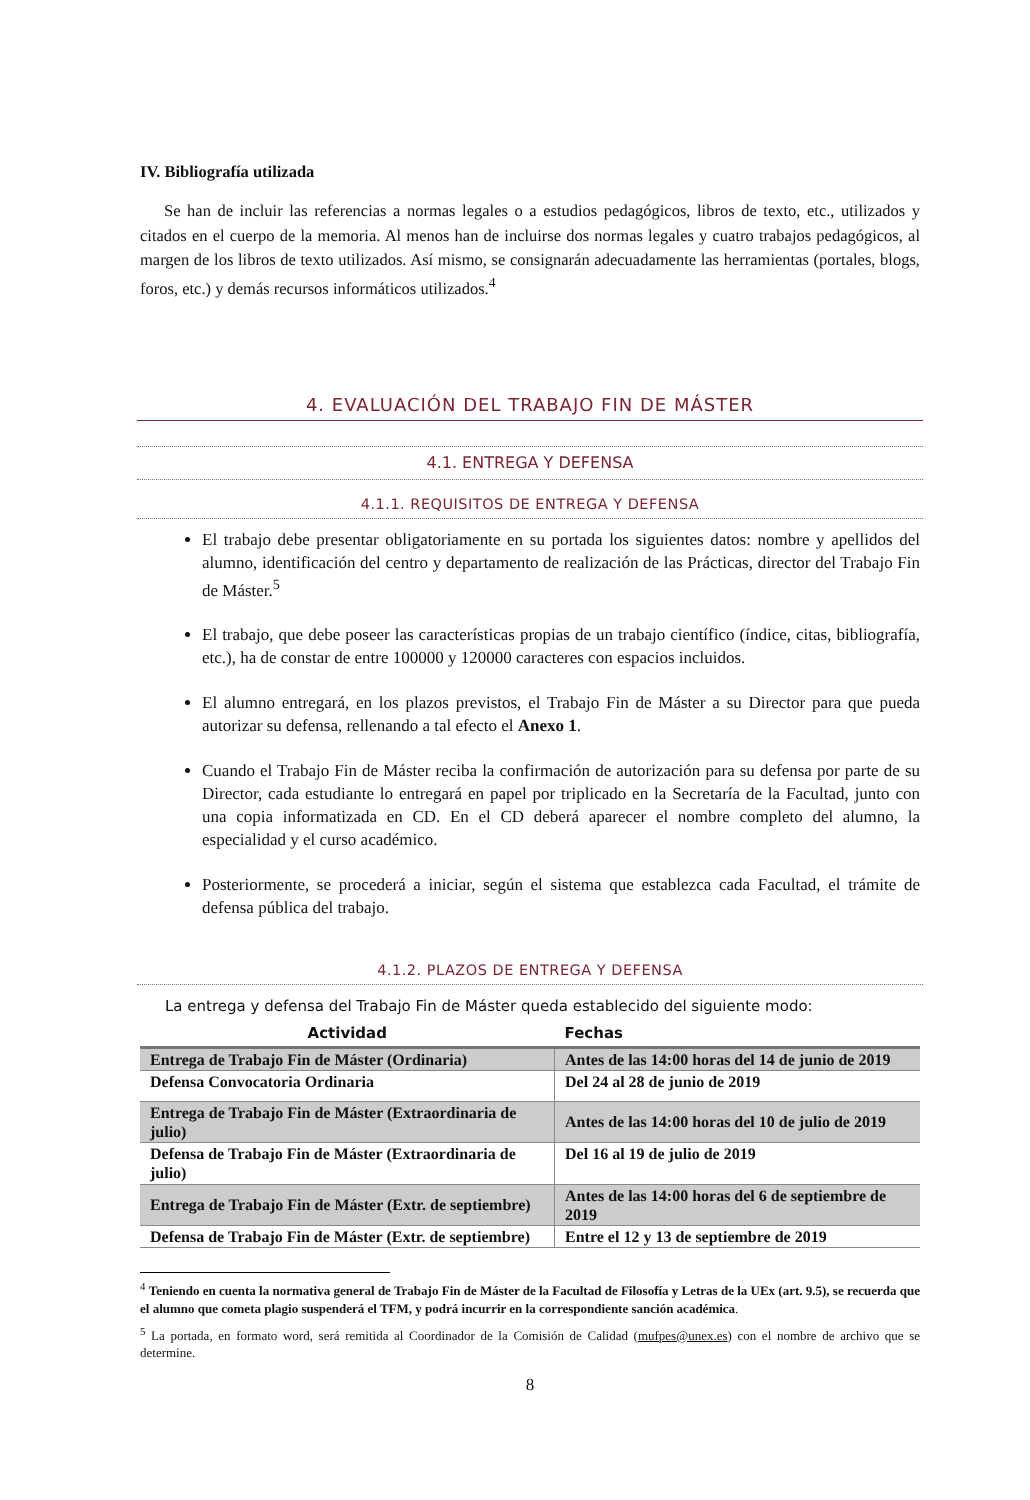IV. Bibliografía utilizada
Se han de incluir las referencias a normas legales o a estudios pedagógicos, libros de texto, etc., utilizados y citados en el cuerpo de la memoria. Al menos han de incluirse dos normas legales y cuatro trabajos pedagógicos, al margen de los libros de texto utilizados. Así mismo, se consignarán adecuadamente las herramientas (portales, blogs, foros, etc.) y demás recursos informáticos utilizados.<sup>4</sup>
4. EVALUACIÓN DEL TRABAJO FIN DE MÁSTER
4.1. ENTREGA Y DEFENSA
4.1.1. REQUISITOS DE ENTREGA Y DEFENSA
El trabajo debe presentar obligatoriamente en su portada los siguientes datos: nombre y apellidos del alumno, identificación del centro y departamento de realización de las Prácticas, director del Trabajo Fin de Máster.<sup>5</sup>
El trabajo, que debe poseer las características propias de un trabajo científico (índice, citas, bibliografía, etc.), ha de constar de entre 100000 y 120000 caracteres con espacios incluidos.
El alumno entregará, en los plazos previstos, el Trabajo Fin de Máster a su Director para que pueda autorizar su defensa, rellenando a tal efecto el Anexo 1.
Cuando el Trabajo Fin de Máster reciba la confirmación de autorización para su defensa por parte de su Director, cada estudiante lo entregará en papel por triplicado en la Secretaría de la Facultad, junto con una copia informatizada en CD. En el CD deberá aparecer el nombre completo del alumno, la especialidad y el curso académico.
Posteriormente, se procederá a iniciar, según el sistema que establezca cada Facultad, el trámite de defensa pública del trabajo.
4.1.2. PLAZOS DE ENTREGA Y DEFENSA
La entrega y defensa del Trabajo Fin de Máster queda establecido del siguiente modo:
| Actividad | Fechas |
| --- | --- |
| Entrega de Trabajo Fin de Máster (Ordinaria) | Antes de las 14:00 horas del 14 de junio de 2019 |
| Defensa Convocatoria Ordinaria | Del 24 al 28 de junio de 2019 |
| Entrega de Trabajo Fin de Máster (Extraordinaria de julio) | Antes de las 14:00 horas del 10 de julio de 2019 |
| Defensa de Trabajo Fin de Máster (Extraordinaria de julio) | Del 16 al 19 de julio de 2019 |
| Entrega de Trabajo Fin de Máster (Extr. de septiembre) | Antes de las 14:00 horas del 6 de septiembre de 2019 |
| Defensa de Trabajo Fin de Máster (Extr. de septiembre) | Entre el 12 y 13 de septiembre de 2019 |
<sup>4</sup> Teniendo en cuenta la normativa general de Trabajo Fin de Máster de la Facultad de Filosofía y Letras de la UEx (art. 9.5), se recuerda que el alumno que cometa plagio suspenderá el TFM, y podrá incurrir en la correspondiente sanción académica.
<sup>5</sup> La portada, en formato word, será remitida al Coordinador de la Comisión de Calidad (mufpes@unex.es) con el nombre de archivo que se determine.
8